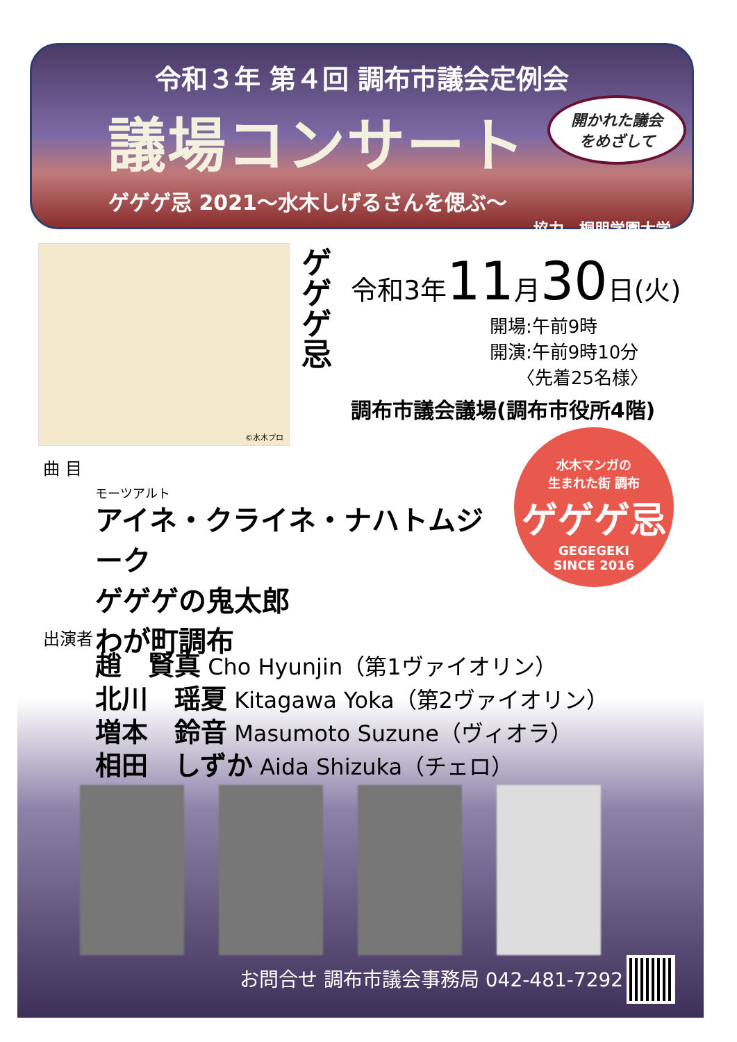令和３年 第４回 調布市議会定例会
議場コンサート
開かれた議会
をめざして
ゲゲゲ忌 2021～水木しげるさんを偲ぶ～
協力　桐朋学園大学
©水木プロ
ゲゲゲ忌
令和3年11月30日(火)
開場:午前9時
開演:午前9時10分
　　〈先着25名様〉
調布市議会議場(調布市役所4階)
曲 目
モーツアルト
アイネ・クライネ・ナハトムジーク
ゲゲゲの鬼太郎
わが町調布
水木マンガの
生まれた街 調布
ゲゲゲ忌
GEGEGEKI
SINCE 2016
出演者
趙　賢真 Cho Hyunjin（第1ヴァイオリン）
北川　瑶夏 Kitagawa Yoka（第2ヴァイオリン）
増本　鈴音 Masumoto Suzune（ヴィオラ）
相田　しずか Aida Shizuka（チェロ）
お問合せ 調布市議会事務局 042-481-7292